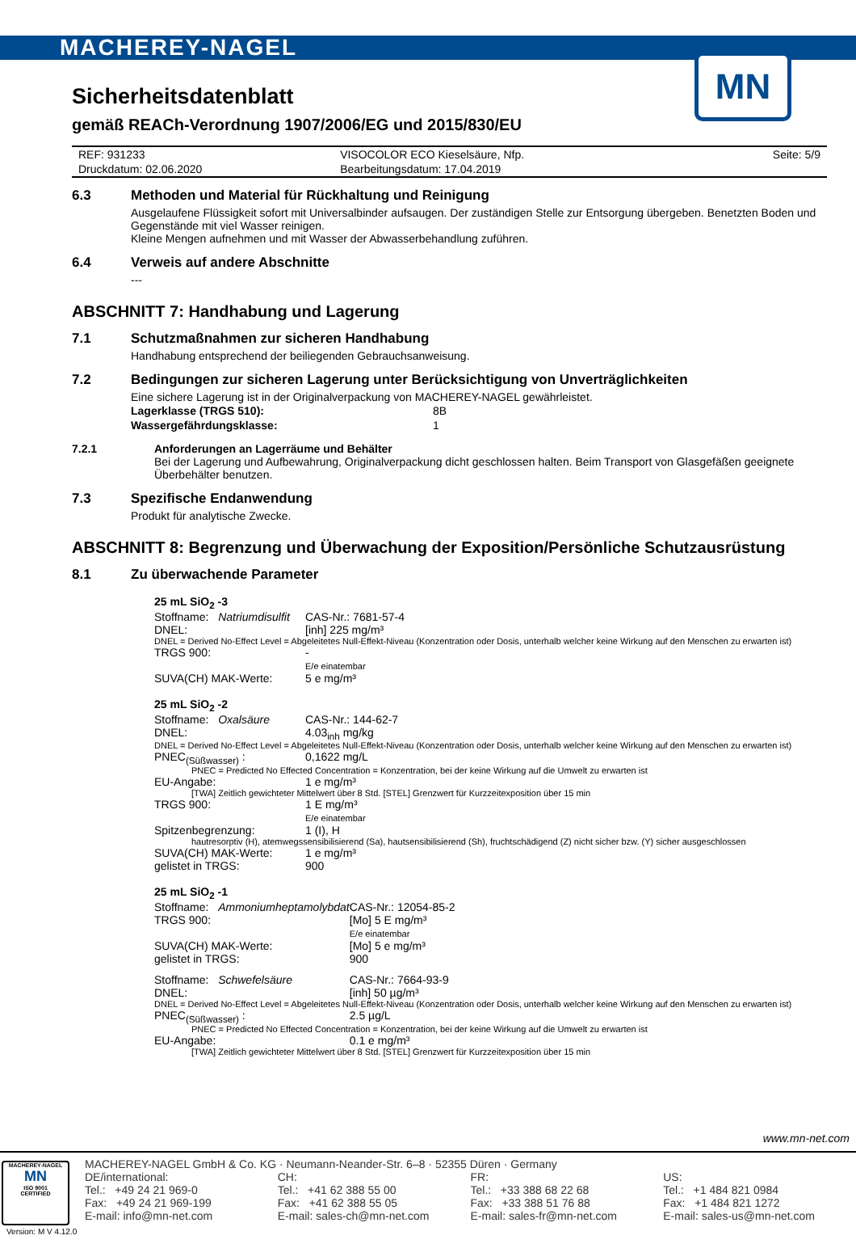MACHEREY-NAGEL
MN
Sicherheitsdatenblatt
gemäß REACh-Verordnung 1907/2006/EG und 2015/830/EU
| REF: 931233 | VISOCOLOR ECO Kieselsäure, Nfp. | Seite: 5/9 |
| Druckdatum: 02.06.2020 | Bearbeitungsdatum: 17.04.2019 | |
6.3 Methoden und Material für Rückhaltung und Reinigung
Ausgelaufene Flüssigkeit sofort mit Universalbinder aufsaugen. Der zuständigen Stelle zur Entsorgung übergeben. Benetzten Boden und Gegenstände mit viel Wasser reinigen.
Kleine Mengen aufnehmen und mit Wasser der Abwasserbehandlung zuführen.
6.4 Verweis auf andere Abschnitte
---
ABSCHNITT 7: Handhabung und Lagerung
7.1 Schutzmaßnahmen zur sicheren Handhabung
Handhabung entsprechend der beiliegenden Gebrauchsanweisung.
7.2 Bedingungen zur sicheren Lagerung unter Berücksichtigung von Unverträglichkeiten
Eine sichere Lagerung ist in der Originalverpackung von MACHEREY-NAGEL gewährleistet.
| Lagerklasse (TRGS 510): | 8B |
| Wassergefährdungsklasse: | 1 |
7.2.1 Anforderungen an Lagerräume und Behälter
Bei der Lagerung und Aufbewahrung, Originalverpackung dicht geschlossen halten. Beim Transport von Glasgefäßen geeignete Überbehälter benutzen.
7.3 Spezifische Endanwendung
Produkt für analytische Zwecke.
ABSCHNITT 8: Begrenzung und Überwachung der Exposition/Persönliche Schutzausrüstung
8.1 Zu überwachende Parameter
25 mL SiO<sub>2</sub> -3
| Stoffname: Natriumdisulfit | | CAS-Nr.: 7681-57-4 |
| DNEL: | [inh] 225 mg/m³ | |
| DNEL = Derived No-Effect Level = Abgeleitetes Null-Effekt-Niveau (Konzentration oder Dosis, unterhalb welcher keine Wirkung auf den Menschen zu erwarten ist) | | |
| TRGS 900: | - E/e einatembar | |
| SUVA(CH) MAK-Werte: | 5 e mg/m³ | |
25 mL SiO<sub>2</sub> -2
| Stoffname: Oxalsäure | | CAS-Nr.: 144-62-7 |
| DNEL: | 4.03<sub>inh</sub> mg/kg | |
| DNEL = Derived No-Effect Level = Abgeleitetes Null-Effekt-Niveau (Konzentration oder Dosis, unterhalb welcher keine Wirkung auf den Menschen zu erwarten ist) | | |
| PNEC<sub>(Süßwasser)</sub> : | 0,1622 mg/L | |
| PNEC = Predicted No Effected Concentration = Konzentration, bei der keine Wirkung auf die Umwelt zu erwarten ist | | |
| EU-Angabe: | 1 e mg/m³ | |
| [TWA] Zeitlich gewichteter Mittelwert über 8 Std. [STEL] Grenzwert für Kurzzeitexposition über 15 min | | |
| TRGS 900: | 1 E mg/m³ E/e einatembar | |
| Spitzenbegrenzung: | 1 (I), H | |
| hautresorptiv (H), atemwegssensibilisierend (Sa), hautsensibilisierend (Sh), fruchtschädigend (Z) nicht sicher bzw. (Y) sicher ausgeschlossen | | |
| SUVA(CH) MAK-Werte: | 1 e mg/m³ | |
| gelistet in TRGS: | 900 | |
25 mL SiO<sub>2</sub> -1
| Stoffname: Ammoniumheptamolybdat | | CAS-Nr.: 12054-85-2 |
| TRGS 900: | [Mo] 5 E mg/m³ E/e einatembar | |
| SUVA(CH) MAK-Werte: | [Mo] 5 e mg/m³ | |
| gelistet in TRGS: | 900 | |
| Stoffname: Schwefelsäure | | CAS-Nr.: 7664-93-9 |
| DNEL: | [inh] 50 µg/m³ | |
| DNEL = Derived No-Effect Level = Abgeleitetes Null-Effekt-Niveau (Konzentration oder Dosis, unterhalb welcher keine Wirkung auf den Menschen zu erwarten ist) | | |
| PNEC<sub>(Süßwasser)</sub> : | 2.5 µg/L | |
| PNEC = Predicted No Effected Concentration = Konzentration, bei der keine Wirkung auf die Umwelt zu erwarten ist | | |
| EU-Angabe: | 0.1 e mg/m³ | |
| [TWA] Zeitlich gewichteter Mittelwert über 8 Std. [STEL] Grenzwert für Kurzzeitexposition über 15 min | | |
www.mn-net.com
MACHEREY-NAGEL GmbH & Co. KG · Neumann-Neander-Str. 6–8 · 52355 Düren · Germany
DE/international:
Tel.: +49 24 21 969-0
Fax: +49 24 21 969-199
E-mail: info@mn-net.com
CH:
Tel.: +41 62 388 55 00
Fax: +41 62 388 55 05
E-mail: sales-ch@mn-net.com
FR:
Tel.: +33 388 68 22 68
Fax: +33 388 51 76 88
E-mail: sales-fr@mn-net.com
US:
Tel.: +1 484 821 0984
Fax: +1 484 821 1272
E-mail: sales-us@mn-net.com
MACHEREY-NAGEL
MN
ISO 9001
CERTIFIED
Version: M V 4.12.0